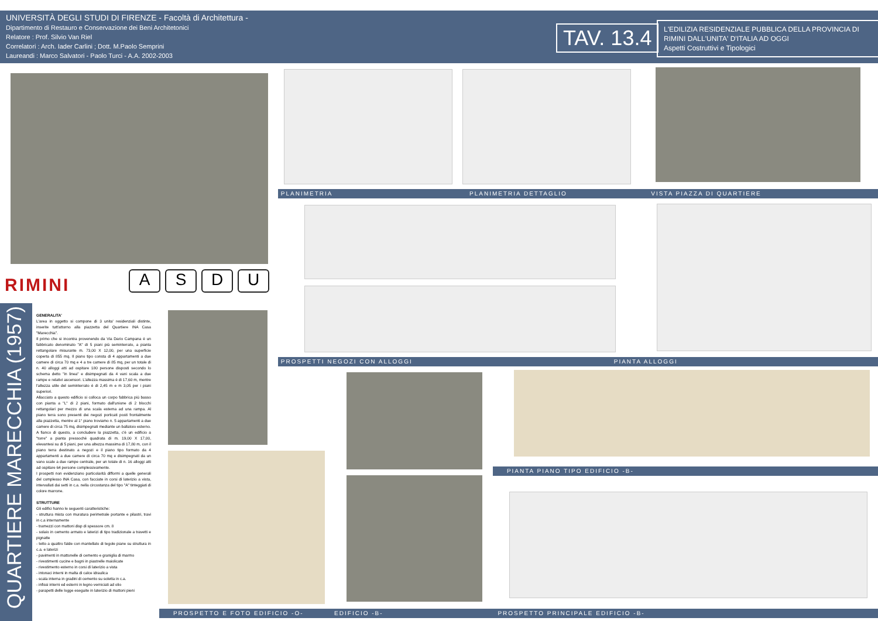UNIVERSITÀ DEGLI STUDI DI FIRENZE - Facoltà di Architettura -
Dipartimento di Restauro e Conservazione dei Beni Architetonici
Relatore : Prof. Silvio Van Riel
Correlatori : Arch. Iader Carlini ; Dott. M.Paolo Semprini
Laureandi : Marco Salvatori - Paolo Turci - A.A. 2002-2003
TAV. 13.4
L'EDILIZIA RESIDENZIALE PUBBLICA DELLA PROVINCIA DI RIMINI DALL'UNITA' D'ITALIA AD OGGI
Aspetti Costruttivi e Tipologici
RIMINI
A S D U
PLANIMETRIA PLANIMETRIA DETTAGLIO VISTA PIAZZA DI QUARTIERE
PROSPETTI NEGOZI CON ALLOGGI PIANTA ALLOGGI
QUARTIERE MARECCHIA (1957)
GENERALITA'
L'area in oggetto si compone di 3 unita' residenziali distinte, inserite tutt'attorno alla piazzetta del Quartiere INA Casa "Marecchia".
Il primo che si incontra provenendo da Via Dario Campana è un fabbricato denominato "A" di 5 piani più seminterrato, a pianta rettangolare misurante m. 73,00 X 12,00, per una superficie coperta di 855 mq. Il piano tipo consta di 4 appartamenti a due camere di circa 70 mq e 4 a tre camere di 85 mq, per un totale di n. 40 alloggi atti ad ospitare 180 persone disposti secondo lo schema detto "in linea" e disimpegnati da 4 vani scala a due rampe e relativi ascensori. L'altezza massima è di 17,60 m, mentre l'altezza utile del seminterrato è di 2,45 m e m 3,05 per i piani superiori.
Allacciato a questo edificio si colloca un corpo fabbrica più basso con pianta a "L" di 2 piani, formato dall'unione di 2 blocchi rettangolari per mezzo di una scala esterna ad una rampa. Al piano terra sono presenti dei negozi porticati posti frontalmente alla piazzetta, mentre al 1° piano troviamo n. 5 appartamenti a due camere di circa 75 mq, disimpegnati mediante un ballatoio esterno.
A fianco di questo, a concludere la piazzetta, c'è un edificio a "torre" a pianta pressoché quadrata di m. 19,00 X 17,00, elevantesi su di 5 piani, per una altezza massima di 17,80 m, con il piano terra destinato a negozi e il piano tipo formato da 4 appartamenti a due camere di circa 70 mq e disimpegnati da un vano scale a due rampe centrale, per un totale di n. 16 alloggi atti ad ospitare 64 persone complessivamente.
I prospetti non evidenziano particolarità difformi a quelle generali del complesso INA Casa, con facciate in corsi di laterizio a vista, intervallati dai setti in c.a. nella circostanza del tipo "A" tinteggiati di colore marrone.
STRUTTURE
Gli edifici hanno le seguenti caratteristiche:
- struttura mista con muratura perimetrale portante e pilastri, travi in c.a internamente
- tramezzi con mattoni disp di spessore cm. 8
- solaio in cemento armato e laterizi di tipo tradizionale a travetti e pignatte
- tetto a quattro falde con mantellato di tegole piane su struttura in c.a. e laterizi
- pavimenti in mattonelle di cemento e graniglia di marmo
- rivestimenti cucine e bagni in piastrelle maiolicate
- rivestimento esterno in corsi di laterizio a vista
- intonaci interni in malta di calce idraulica
- scala interna in gradini di cemento su soletta in c.a.
- infissi interni ed esterni in legno verniciati ad olio
- parapetti delle logge eseguite in laterizio di mattoni pieni
PIANTA PIANO TIPO EDIFICIO -B-
PROSPETTO E FOTO EDIFICIO -O- EDIFICIO -B- PROSPETTO PRINCIPALE EDIFICIO -B-